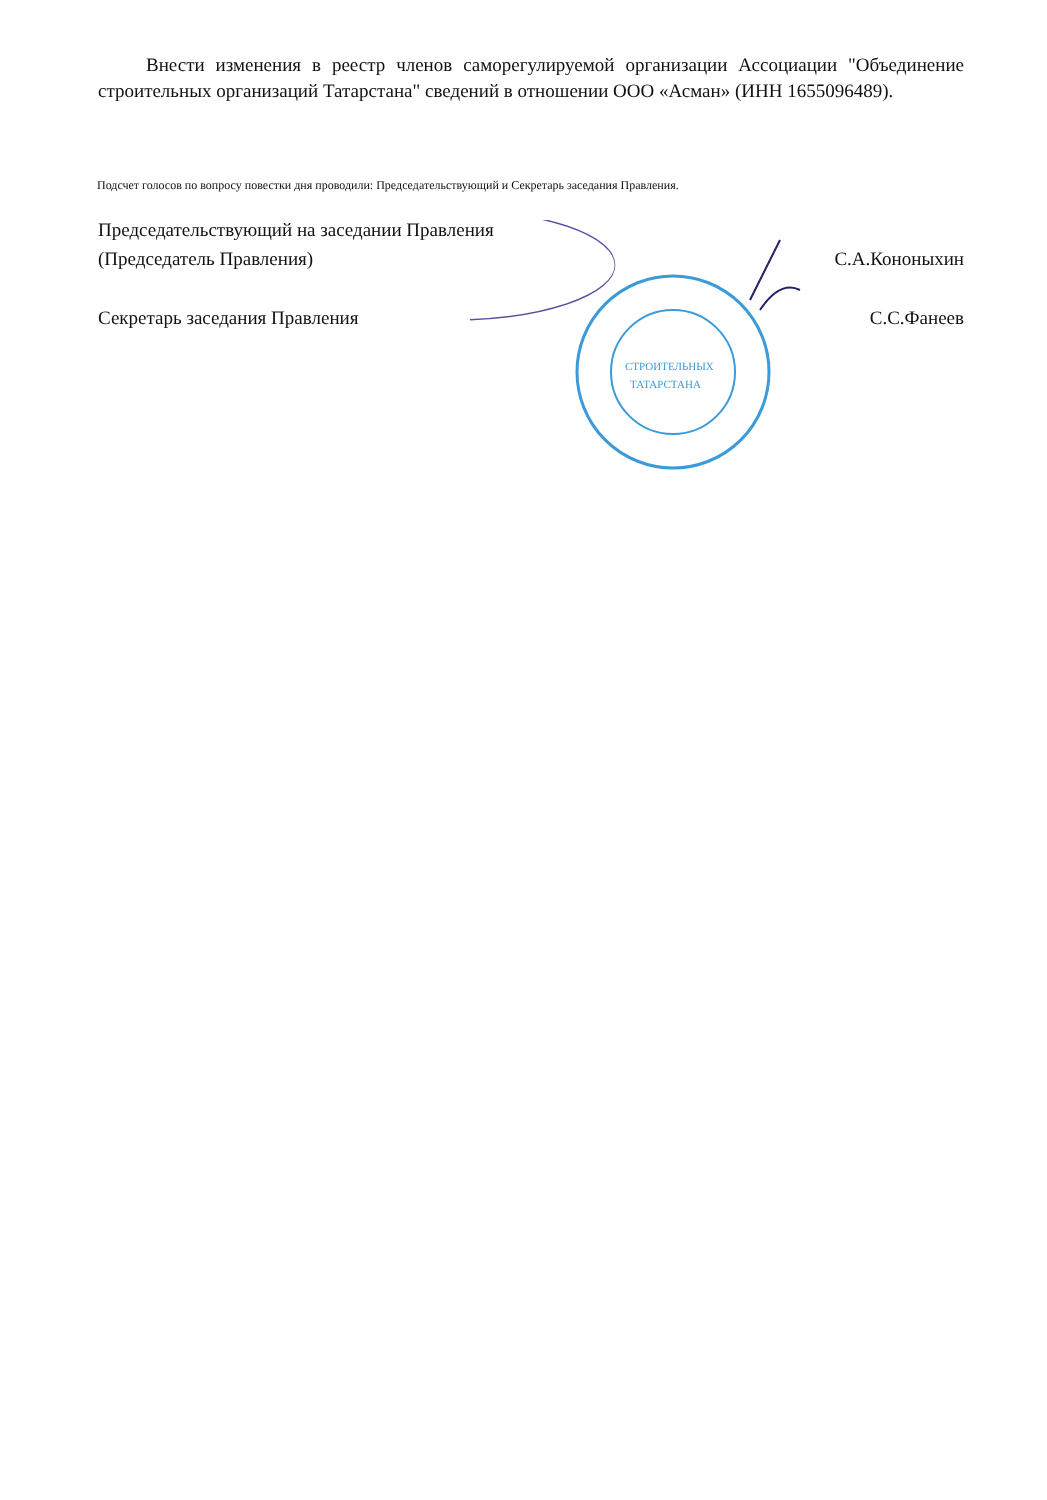Внести изменения в реестр членов саморегулируемой организации Ассоциации "Объединение строительных организаций Татарстана" сведений в отношении ООО «Асман» (ИНН 1655096489).
Подсчет голосов по вопросу повестки дня проводили: Председательствующий и Секретарь заседания Правления.
СТРОИТЕЛЬНЫХ
ТАТАРСТАНА
Председательствующий на заседании Правления
(Председатель Правления) С.А.Кононыхин
Секретарь заседания Правления С.С.Фанеев